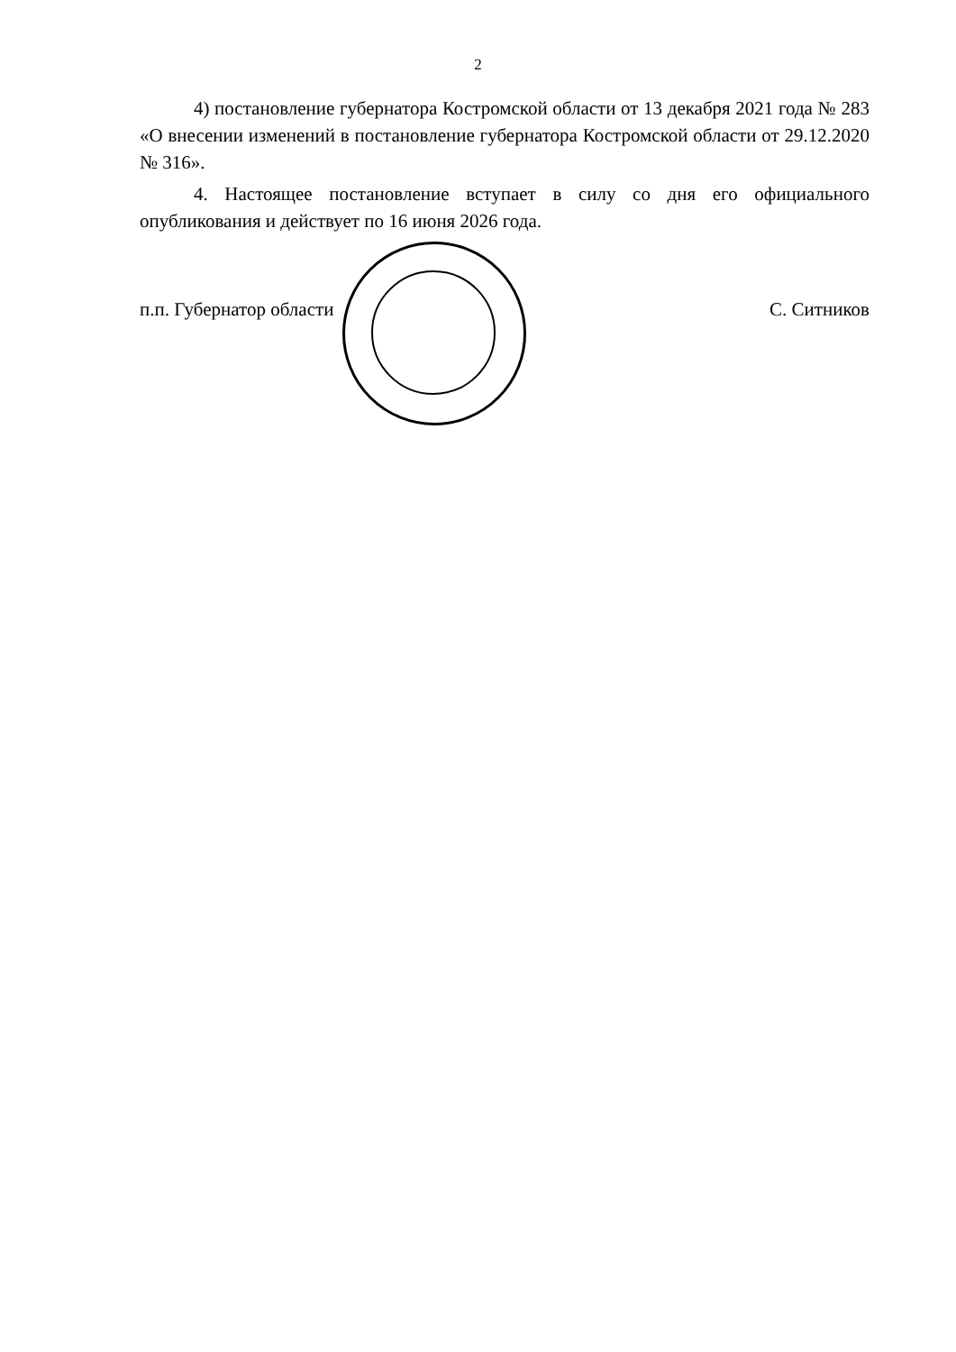2
4) постановление губернатора Костромской области от 13 декабря 2021 года № 283 «О внесении изменений в постановление губернатора Костромской области от 29.12.2020 № 316».
4. Настоящее постановление вступает в силу со дня его официального опубликования и действует по 16 июня 2026 года.
п.п. Губернатор области С. Ситников